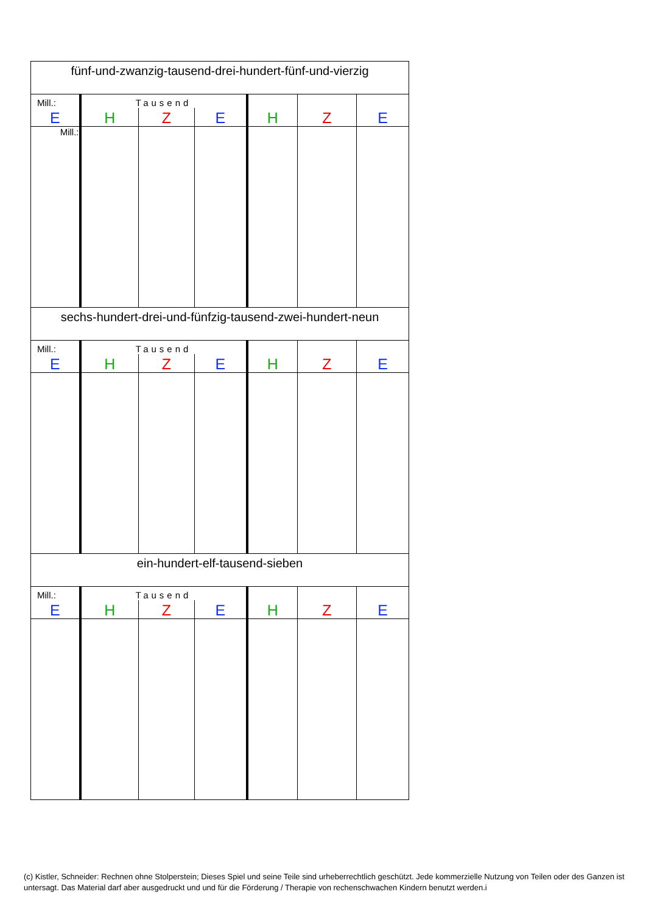| fünf-und-zwanzig-tausend-drei-hundert-fünf-und-vierzig | | | | | | |
| Mill.: | Tausend | | | | | |
| E | H | Z | E | H | Z | E |
| Mill.: | | | | | | |
| sechs-hundert-drei-und-fünfzig-tausend-zwei-hundert-neun | | | | | | |
| Mill.: | Tausend | | | | | |
| E | H | Z | E | H | Z | E |
| ein-hundert-elf-tausend-sieben | | | | | | |
| Mill.: | Tausend | | | | | |
| E | H | Z | E | H | Z | E |
(c) Kistler, Schneider: Rechnen ohne Stolperstein; Dieses Spiel und seine Teile sind urheberrechtlich geschützt. Jede kommerzielle Nutzung von Teilen oder des Ganzen ist untersagt. Das Material darf aber ausgedruckt und und für die Förderung / Therapie von rechenschwachen Kindern benutzt werden.i